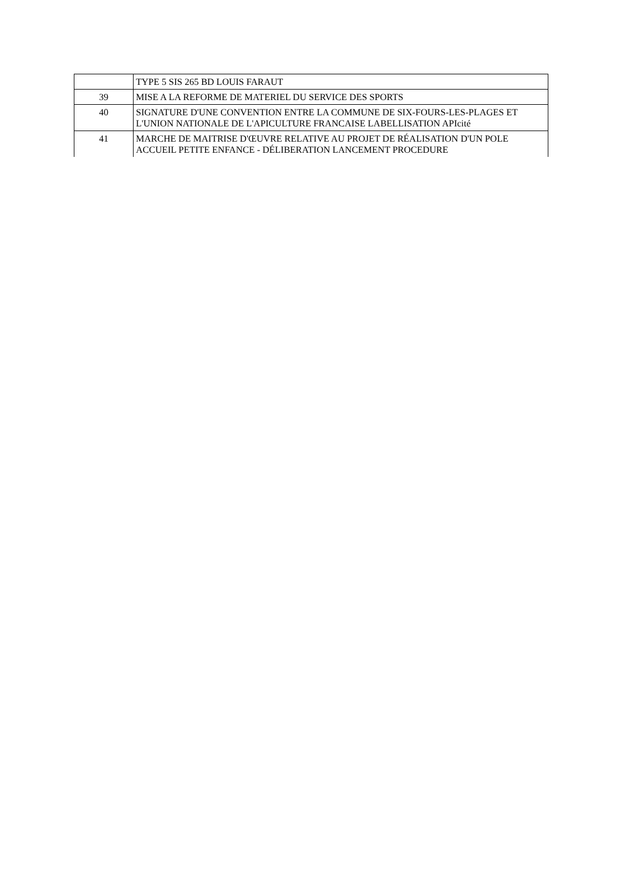| | TYPE 5 SIS 265 BD LOUIS FARAUT |
| 39 | MISE A LA REFORME DE MATERIEL DU SERVICE DES SPORTS |
| 40 | SIGNATURE D'UNE CONVENTION ENTRE LA COMMUNE DE SIX-FOURS-LES-PLAGES ET L'UNION NATIONALE DE L'APICULTURE FRANCAISE LABELLISATION APIcité |
| 41 | MARCHE DE MAITRISE D'ŒUVRE RELATIVE AU PROJET DE RÉALISATION D'UN POLE ACCUEIL PETITE ENFANCE - DÉLIBERATION LANCEMENT PROCEDURE |